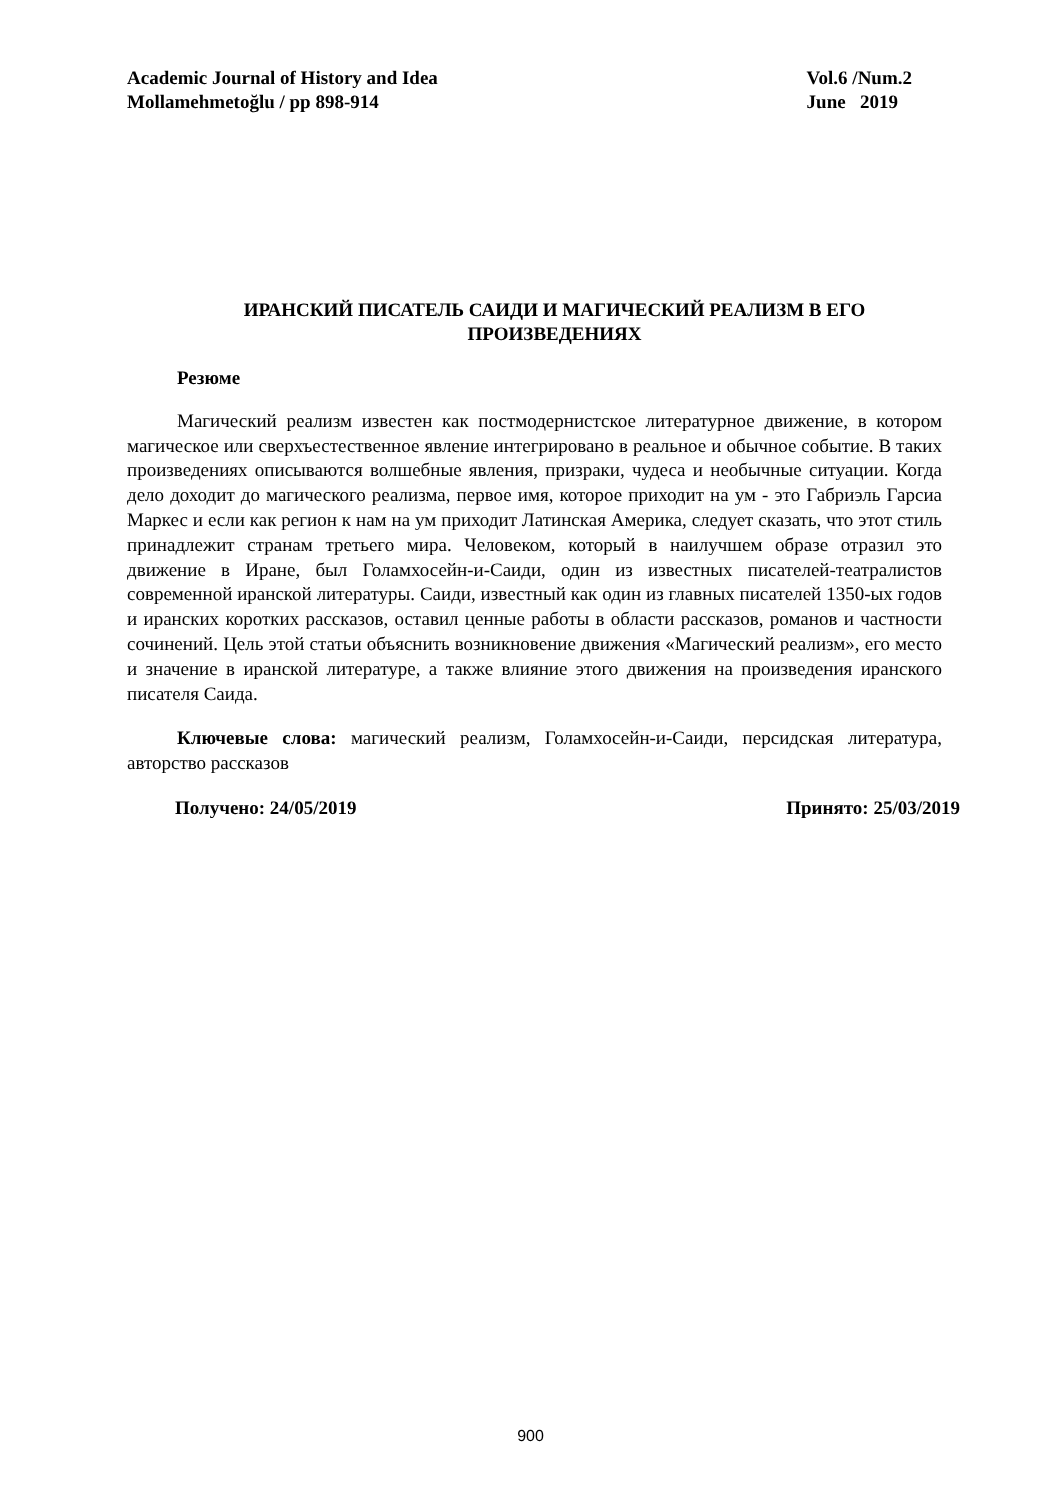Academic Journal of History and Idea
Mollamehmetoğlu / pp 898-914
Vol.6 /Num.2
June 2019
ИРАНСКИЙ ПИСАТЕЛЬ САИДИ И МАГИЧЕСКИЙ РЕАЛИЗМ В ЕГО ПРОИЗВЕДЕНИЯХ
Резюме
Магический реализм известен как постмодернистское литературное движение, в котором магическое или сверхъестественное явление интегрировано в реальное и обычное событие. В таких произведениях описываются волшебные явления, призраки, чудеса и необычные ситуации. Когда дело доходит до магического реализма, первое имя, которое приходит на ум - это Габриэль Гарсиа Маркес и если как регион к нам на ум приходит Латинская Америка, следует сказать, что этот стиль принадлежит странам третьего мира. Человеком, который в наилучшем образе отразил это движение в Иране, был Голамхосейн-и-Саиди, один из известных писателей-театралистов современной иранской литературы. Саиди, известный как один из главных писателей 1350-ых годов и иранских коротких рассказов, оставил ценные работы в области рассказов, романов и частности сочинений. Цель этой статьи объяснить возникновение движения «Магический реализм», его место и значение в иранской литературе, а также влияние этого движения на произведения иранского писателя Саида.
Ключевые слова: магический реализм, Голамхосейн-и-Саиди, персидская литература, авторство рассказов
Получено: 24/05/2019 Принято: 25/03/2019
900